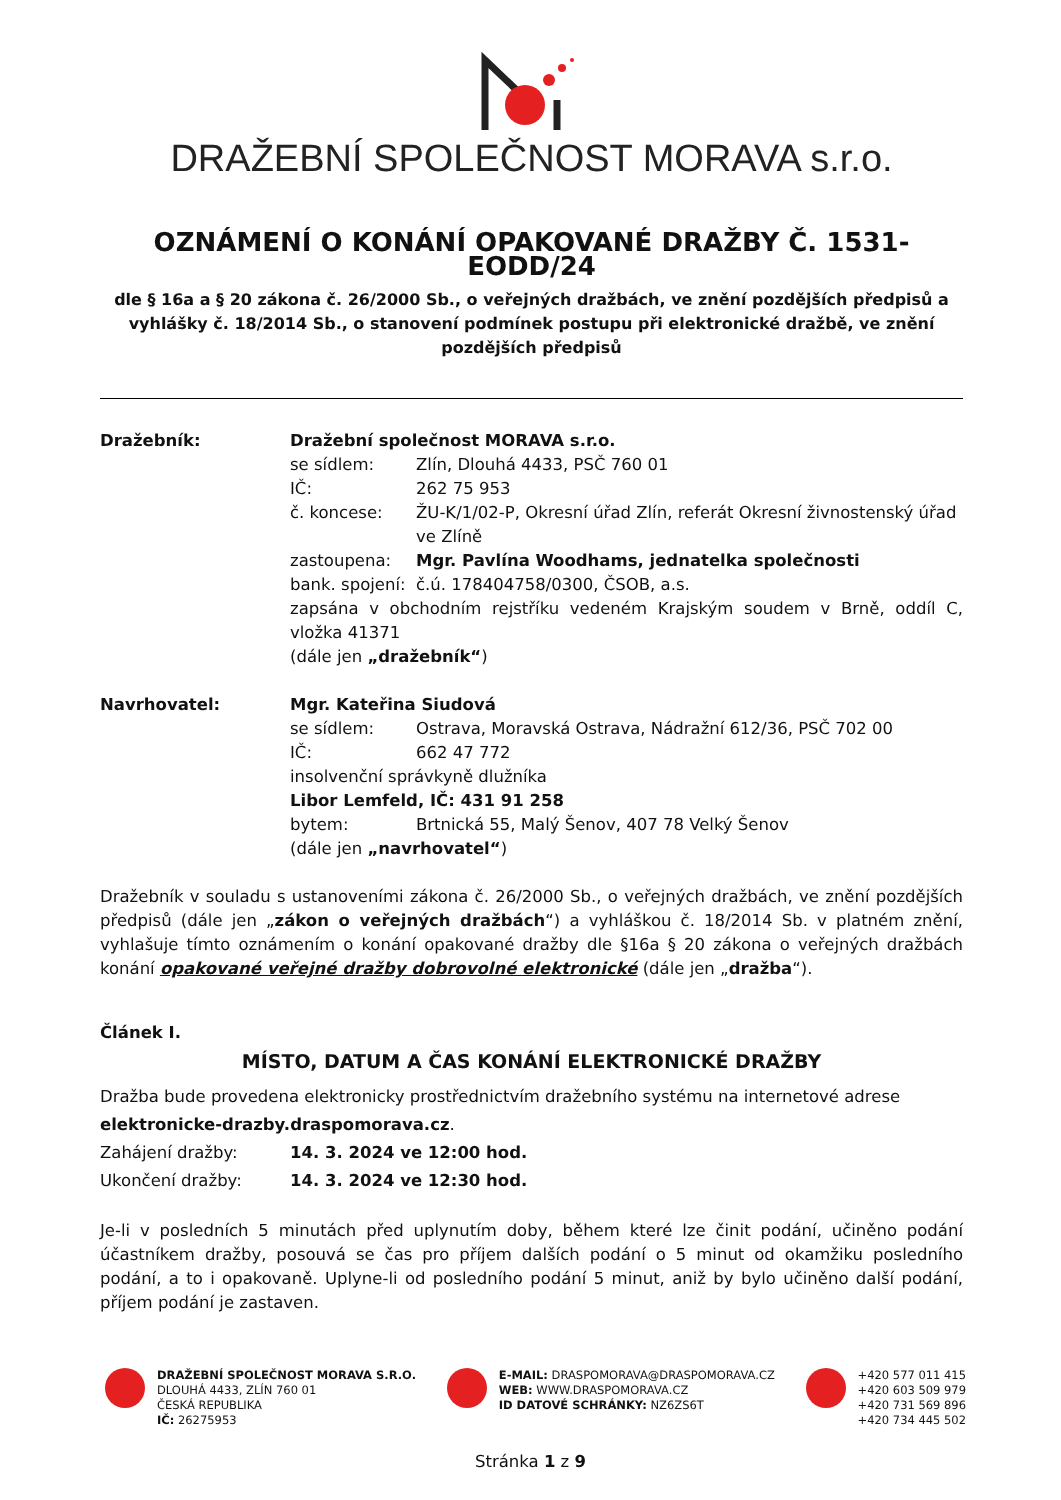DRAŽEBNÍ SPOLEČNOST MORAVA s.r.o.
OZNÁMENÍ O KONÁNÍ OPAKOVANÉ DRAŽBY Č. 1531-EODD/24
dle § 16a a § 20 zákona č. 26/2000 Sb., o veřejných dražbách, ve znění pozdějších předpisů a vyhlášky č. 18/2014 Sb., o stanovení podmínek postupu při elektronické dražbě, ve znění pozdějších předpisů
Dražebník: Dražební společnost MORAVA s.r.o.
se sídlem: Zlín, Dlouhá 4433, PSČ 760 01
IČ: 262 75 953
č. koncese: ŽU-K/1/02-P, Okresní úřad Zlín, referát Okresní živnostenský úřad ve Zlíně
zastoupena: Mgr. Pavlína Woodhams, jednatelka společnosti
bank. spojení:
č.ú. 178404758/0300, ČSOB, a.s.
zapsána v obchodním rejstříku vedeném Krajským soudem v Brně, oddíl C, vložka 41371
(dále jen „dražebník“)
Navrhovatel: Mgr. Kateřina Siudová
se sídlem: Ostrava, Moravská Ostrava, Nádražní 612/36, PSČ 702 00
IČ: 662 47 772
insolvenční správkyně dlužníka
Libor Lemfeld, IČ: 431 91 258
bytem: Brtnická 55, Malý Šenov, 407 78 Velký Šenov
(dále jen „navrhovatel“)
Dražebník v souladu s ustanoveními zákona č. 26/2000 Sb., o veřejných dražbách, ve znění pozdějších předpisů (dále jen „zákon o veřejných dražbách“) a vyhláškou č. 18/2014 Sb. v platném znění, vyhlašuje tímto oznámením o konání opakované dražby dle §16a § 20 zákona o veřejných dražbách konání opakované veřejné dražby dobrovolné elektronické (dále jen „dražba“).
Článek I.
MÍSTO, DATUM A ČAS KONÁNÍ ELEKTRONICKÉ DRAŽBY
Dražba bude provedena elektronicky prostřednictvím dražebního systému na internetové adrese
elektronicke-drazby.draspomorava.cz.
Zahájení dražby: 14. 3. 2024 ve 12:00 hod.
Ukončení dražby: 14. 3. 2024 ve 12:30 hod.
Je-li v posledních 5 minutách před uplynutím doby, během které lze činit podání, učiněno podání účastníkem dražby, posouvá se čas pro příjem dalších podání o 5 minut od okamžiku posledního podání, a to i opakovaně. Uplyne-li od posledního podání 5 minut, aniž by bylo učiněno další podání, příjem podání je zastaven.
DRAŽEBNÍ SPOLEČNOST MORAVA S.R.O.
DLOUHÁ 4433, ZLÍN 760 01
ČESKÁ REPUBLIKA
IČ: 26275953
E-MAIL: DRASPOMORAVA@DRASPOMORAVA.CZ
WEB: WWW.DRASPOMORAVA.CZ
ID DATOVÉ SCHRÁNKY: NZ6ZS6T
+420 577 011 415
+420 603 509 979
+420 731 569 896
+420 734 445 502
Stránka 1 z 9